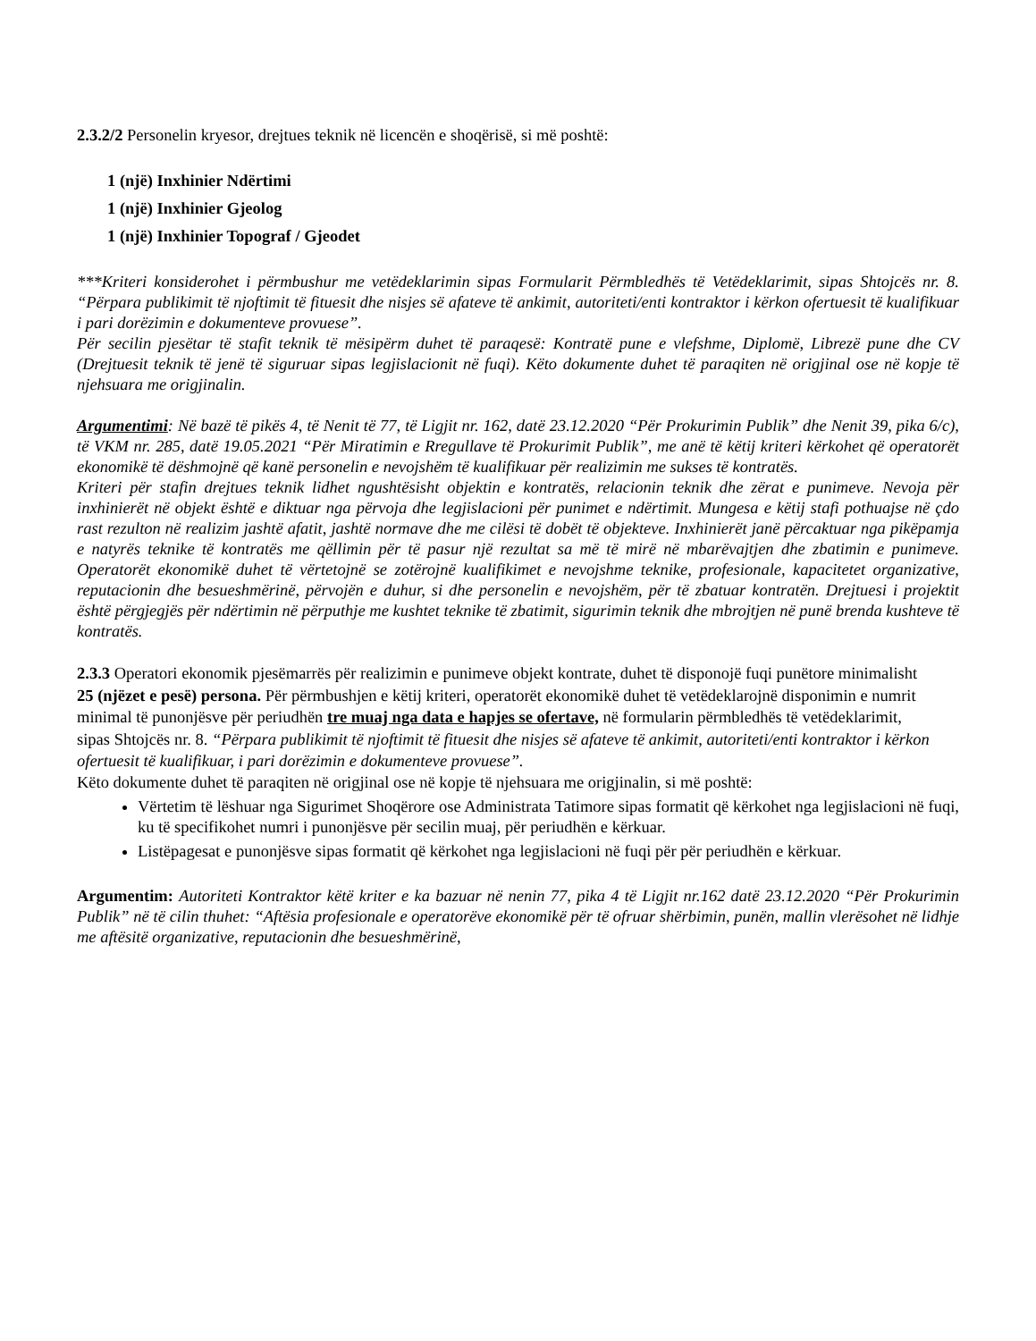2.3.2/2 Personelin kryesor, drejtues teknik në licencën e shoqërisë, si më poshtë:
1 (një) Inxhinier Ndërtimi
1 (një) Inxhinier Gjeolog
1 (një) Inxhinier Topograf / Gjeodet
***Kriteri konsiderohet i përmbushur me vetëdeklarimin sipas Formularit Përmbledhës të Vetëdeklarimit, sipas Shtojcës nr. 8. “Përpara publikimit të njoftimit të fituesit dhe nisjes së afateve të ankimit, autoriteti/enti kontraktor i kërkon ofertuesit të kualifikuar i pari dorëzimin e dokumenteve provuese”.
Për secilin pjesëtar të stafit teknik të mësipërm duhet të paraqesë: Kontratë pune e vlefshme, Diplomë, Librezë pune dhe CV (Drejtuesit teknik të jenë të siguruar sipas legjislacionit në fuqi). Këto dokumente duhet të paraqiten në origjinal ose në kopje të njehsuara me origjinalin.
Argumentimi: Në bazë të pikës 4, të Nenit të 77, të Ligjit nr. 162, datë 23.12.2020 “Për Prokurimin Publik” dhe Nenit 39, pika 6/c), të VKM nr. 285, datë 19.05.2021 “Për Miratimin e Rregullave të Prokurimit Publik”, me anë të këtij kriteri kërkohet që operatorët ekonomikë të dëshmojnë që kanë personelin e nevojshëm të kualifikuar për realizimin me sukses të kontratës.
Kriteri për stafin drejtues teknik lidhet ngushtësisht objektin e kontratës, relacionin teknik dhe zërat e punimeve. Nevoja për inxhinierët në objekt është e diktuar nga përvoja dhe legjislacioni për punimet e ndërtimit. Mungesa e këtij stafi pothuajse në çdo rast rezulton në realizim jashtë afatit, jashtë normave dhe me cilësi të dobët të objekteve. Inxhinierët janë përcaktuar nga pikëpamja e natyrës teknike të kontratës me qëllimin për të pasur një rezultat sa më të mirë në mbarëvajtjen dhe zbatimin e punimeve. Operatorët ekonomikë duhet të vërtetojnë se zotërojnë kualifikimet e nevojshme teknike, profesionale, kapacitetet organizative, reputacionin dhe besueshmërinë, përvojën e duhur, si dhe personelin e nevojshëm, për të zbatuar kontratën. Drejtuesi i projektit është përgjegjës për ndërtimin në përputhje me kushtet teknike të zbatimit, sigurimin teknik dhe mbrojtjen në punë brenda kushteve të kontratës.
2.3.3 Operatori ekonomik pjesëmarrës për realizimin e punimeve objekt kontrate, duhet të disponojë fuqi punëtore minimalisht 25 (njëzet e pesë) persona. Për përmbushjen e këtij kriteri, operatorët ekonomikë duhet të vetëdeklarojnë disponimin e numrit minimal të punonjësve për periudhën tre muaj nga data e hapjes se ofertave, në formularin përmbledhës të vetëdeklarimit, sipas Shtojcës nr. 8. “Përpara publikimit të njoftimit të fituesit dhe nisjes së afateve të ankimit, autoriteti/enti kontraktor i kërkon ofertuesit të kualifikuar, i pari dorëzimin e dokumenteve provuese”.
Këto dokumente duhet të paraqiten në origjinal ose në kopje të njehsuara me origjinalin, si më poshtë:
Vërtetim të lëshuar nga Sigurimet Shoqërore ose Administrata Tatimore sipas formatit që kërkohet nga legjislacioni në fuqi, ku të specifikohet numri i punonjësve për secilin muaj, për periudhën e kërkuar.
Listëpagesat e punonjësve sipas formatit që kërkohet nga legjislacioni në fuqi për për periudhën e kërkuar.
Argumentim: Autoriteti Kontraktor këtë kriter e ka bazuar në nenin 77, pika 4 të Ligjit nr.162 datë 23.12.2020 “Për Prokurimin Publik” në të cilin thuhet: “Aftësia profesionale e operatorëve ekonomikë për të ofruar shërbimin, punën, mallin vlerësohet në lidhje me aftësitë organizative, reputacionin dhe besueshmërinë,